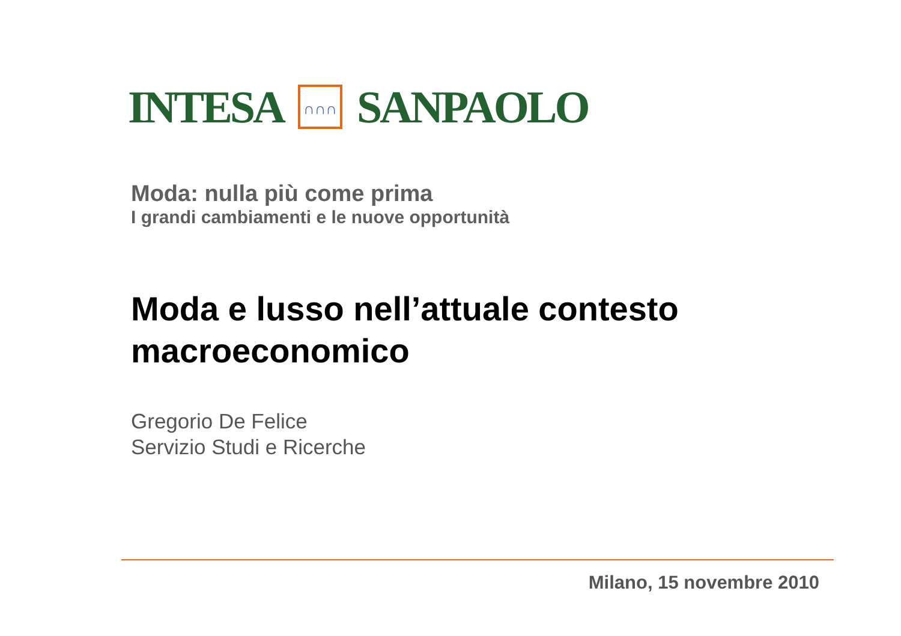INTESA
∩∩∩
SANPAOLO
Moda: nulla più come prima
I grandi cambiamenti e le nuove opportunità
Moda e lusso nell’attuale contesto macroeconomico
Gregorio De Felice
Servizio Studi e Ricerche
Milano, 15 novembre 2010